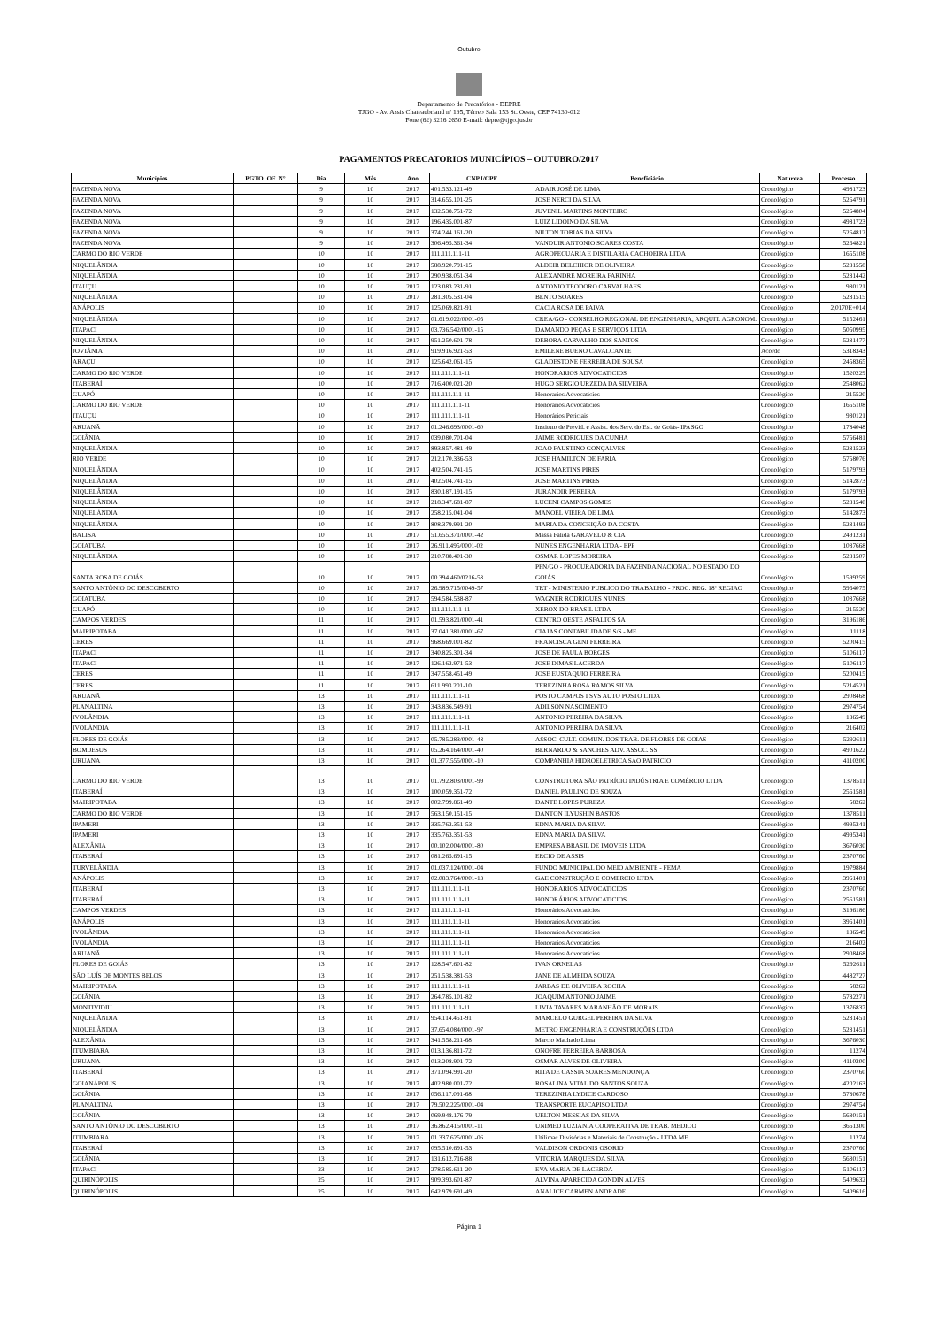Outubro
Departamento de Precatórios - DEPRE
TJGO - Av. Assis Chateaubriand nº 195, Térreo Sala 153 St. Oeste, CEP 74130-012
Fone (62) 3216 2650 E-mail: depre@tjgo.jus.br
PAGAMENTOS PRECATORIOS MUNICÍPIOS – OUTUBRO/2017
| Municípios | PGTO. OF. N° | Dia | Mês | Ano | CNPJ/CPF | Beneficiário | Natureza | Processo |
| --- | --- | --- | --- | --- | --- | --- | --- | --- |
| FAZENDA NOVA | | 9 | 10 | 2017 | 401.533.121-49 | ADAIR JOSÉ DE LIMA | Cronológico | 4981723 |
| FAZENDA NOVA | | 9 | 10 | 2017 | 314.655.101-25 | JOSE NERCI DA SILVA | Cronológico | 5264791 |
| FAZENDA NOVA | | 9 | 10 | 2017 | 132.538.751-72 | JUVENIL MARTINS MONTEIRO | Cronológico | 5264804 |
| FAZENDA NOVA | | 9 | 10 | 2017 | 196.435.001-87 | LUIZ LIDOINO DA SILVA | Cronológico | 4981723 |
| FAZENDA NOVA | | 9 | 10 | 2017 | 374.244.161-20 | NILTON TOBIAS DA SILVA | Cronológico | 5264812 |
| FAZENDA NOVA | | 9 | 10 | 2017 | 306.495.361-34 | VANDUIR ANTONIO SOARES COSTA | Cronológico | 5264821 |
| CARMO DO RIO VERDE | | 10 | 10 | 2017 | 111.111.111-11 | AGROPECUARIA E DISTILARIA CACHOEIRA LTDA | Cronológico | 1655108 |
| NIQUELÂNDIA | | 10 | 10 | 2017 | 588.920.791-15 | ALDEIR BELCHIOR DE OLIVEIRA | Cronológico | 5231558 |
| NIQUELÂNDIA | | 10 | 10 | 2017 | 290.938.051-34 | ALEXANDRE MOREIRA FARINHA | Cronológico | 5231442 |
| ITAUÇU | | 10 | 10 | 2017 | 123.083.231-91 | ANTONIO TEODORO CARVALHAES | Cronológico | 930121 |
| NIQUELÂNDIA | | 10 | 10 | 2017 | 281.305.531-04 | BENTO SOARES | Cronológico | 5231515 |
| ANÁPOLIS | | 10 | 10 | 2017 | 125.069.821-91 | CÁCIA ROSA DE PAIVA | Cronológico | 2,0170E+014 |
| NIQUELÂNDIA | | 10 | 10 | 2017 | 01.619.022/0001-05 | CREA/GO - CONSELHO REGIONAL DE ENGENHARIA, ARQUIT. AGRONOM. | Cronológico | 5152461 |
| ITAPACI | | 10 | 10 | 2017 | 03.736.542/0001-15 | DAMANDO PEÇAS E SERVIÇOS LTDA | Cronológico | 5050995 |
| NIQUELÂNDIA | | 10 | 10 | 2017 | 951.250.601-78 | DEBORA CARVALHO DOS SANTOS | Cronológico | 5231477 |
| JOVIÂNIA | | 10 | 10 | 2017 | 919.916.921-53 | EMILENE BUENO CAVALCANTE | Acordo | 5318343 |
| ARAÇU | | 10 | 10 | 2017 | 125.642.061-15 | GLADESTONE FERREIRA DE SOUSA | Cronológico | 2458365 |
| CARMO DO RIO VERDE | | 10 | 10 | 2017 | 111.111.111-11 | HONORARIOS ADVOCATICIOS | Cronológico | 1520229 |
| ITABERAÍ | | 10 | 10 | 2017 | 716.400.021-20 | HUGO SERGIO URZEDA DA SILVEIRA | Cronológico | 2548062 |
| GUAPÓ | | 10 | 10 | 2017 | 111.111.111-11 | Honorarios Advocaticios | Cronológico | 215520 |
| CARMO DO RIO VERDE | | 10 | 10 | 2017 | 111.111.111-11 | Honorários Advocaticios | Cronológico | 1655108 |
| ITAUÇU | | 10 | 10 | 2017 | 111.111.111-11 | Honorários Periciais | Cronológico | 930121 |
| ARUANÃ | | 10 | 10 | 2017 | 01.246.693/0001-60 | Instituto de Previd. e Assist. dos Serv. do Est. de Goiás- IPASGO | Cronológico | 1784048 |
| GOIÂNIA | | 10 | 10 | 2017 | 039.080.701-04 | JAIME RODRIGUES DA CUNHA | Cronológico | 5756481 |
| NIQUELÂNDIA | | 10 | 10 | 2017 | 893.857.481-49 | JOAO FAUSTINO GONÇALVES | Cronológico | 5231523 |
| RIO VERDE | | 10 | 10 | 2017 | 212.170.336-53 | JOSE HAMILTON DE FARIA | Cronológico | 5758076 |
| NIQUELÂNDIA | | 10 | 10 | 2017 | 402.504.741-15 | JOSE MARTINS PIRES | Cronológico | 5179793 |
| NIQUELÂNDIA | | 10 | 10 | 2017 | 402.504.741-15 | JOSE MARTINS PIRES | Cronológico | 5142873 |
| NIQUELÂNDIA | | 10 | 10 | 2017 | 830.187.191-15 | JURANDIR PEREIRA | Cronológico | 5179793 |
| NIQUELÂNDIA | | 10 | 10 | 2017 | 218.347.681-87 | LUCENI CAMPOS GOMES | Cronológico | 5231540 |
| NIQUELÂNDIA | | 10 | 10 | 2017 | 258.215.041-04 | MANOEL VIEIRA DE LIMA | Cronológico | 5142873 |
| NIQUELÂNDIA | | 10 | 10 | 2017 | 808.379.991-20 | MARIA DA CONCEIÇÃO DA COSTA | Cronológico | 5231493 |
| BALISA | | 10 | 10 | 2017 | 51.655.371/0001-42 | Massa Falida GARAVELO & CIA | Cronológico | 2491231 |
| GOIATUBA | | 10 | 10 | 2017 | 26.911.495/0001-02 | NUNES ENGENHARIA LTDA - EPP | Cronológico | 1037668 |
| NIQUELÂNDIA | | 10 | 10 | 2017 | 210.788.401-30 | OSMAR LOPES MOREIRA | Cronológico | 5231507 |
| SANTA ROSA DE GOIÁS | | 10 | 10 | 2017 | 00.394.460/0216-53 | PFN/GO - PROCURADORIA DA FAZENDA NACIONAL NO ESTADO DO GOIÁS | Cronológico | 1599259 |
| SANTO ANTÔNIO DO DESCOBERTO | | 10 | 10 | 2017 | 26.989.715/0049-57 | TRT - MINISTERIO PUBLICO DO TRABALHO - PROC. REG. 18ª REGIAO | Cronológico | 5964075 |
| GOIATUBA | | 10 | 10 | 2017 | 594.584.538-87 | WAGNER RODRIGUES NUNES | Cronológico | 1037668 |
| GUAPÓ | | 10 | 10 | 2017 | 111.111.111-11 | XEROX DO BRASIL LTDA | Cronológico | 215520 |
| CAMPOS VERDES | | 11 | 10 | 2017 | 01.593.821/0001-41 | CENTRO OESTE ASFALTOS SA | Cronológico | 3196186 |
| MAIRIPOTABA | | 11 | 10 | 2017 | 37.041.381/0001-67 | CIAJAS CONTABILIDADE S/S - ME | Cronológico | 11118 |
| CERES | | 11 | 10 | 2017 | 968.669.001-82 | FRANCISCA GENI FERREIRA | Cronológico | 5200415 |
| ITAPACI | | 11 | 10 | 2017 | 340.825.301-34 | JOSE DE PAULA BORGES | Cronológico | 5106117 |
| ITAPACI | | 11 | 10 | 2017 | 126.163.971-53 | JOSE DIMAS LACERDA | Cronológico | 5106117 |
| CERES | | 11 | 10 | 2017 | 347.558.451-49 | JOSE EUSTAQUIO FERREIRA | Cronológico | 5200415 |
| CERES | | 11 | 10 | 2017 | 611.993.201-10 | TEREZINHA ROSA RAMOS SILVA | Cronológico | 5214521 |
| ARUANÃ | | 13 | 10 | 2017 | 111.111.111-11 | POSTO CAMPOS I SVS AUTO POSTO LTDA | Cronológico | 2908468 |
| PLANALTINA | | 13 | 10 | 2017 | 343.836.549-91 | ADILSON NASCIMENTO | Cronológico | 2974754 |
| IVOLÂNDIA | | 13 | 10 | 2017 | 111.111.111-11 | ANTONIO PEREIRA DA SILVA | Cronológico | 136549 |
| IVOLÂNDIA | | 13 | 10 | 2017 | 111.111.111-11 | ANTONIO PEREIRA DA SILVA | Cronológico | 216402 |
| FLORES DE GOIÁS | | 13 | 10 | 2017 | 05.785.283/0001-48 | ASSOC. CULT. COMUN. DOS TRAB. DE FLORES DE GOIAS | Cronológico | 5292611 |
| BOM JESUS | | 13 | 10 | 2017 | 05.264.164/0001-40 | BERNARDO & SANCHES ADV. ASSOC. SS | Cronológico | 4901622 |
| URUANA | | 13 | 10 | 2017 | 01.377.555/0001-10 | COMPANHIA HIDROELETRICA SAO PATRICIO | Cronológico | 4110200 |
| CARMO DO RIO VERDE | | 13 | 10 | 2017 | 01.792.803/0001-99 | CONSTRUTORA SÃO PATRÍCIO INDÚSTRIA E COMÉRCIO LTDA | Cronológico | 1378511 |
| ITABERAÍ | | 13 | 10 | 2017 | 100.059.351-72 | DANIEL PAULINO DE SOUZA | Cronológico | 2561581 |
| MAIRIPOTABA | | 13 | 10 | 2017 | 002.799.861-49 | DANTE LOPES PUREZA | Cronológico | 58262 |
| CARMO DO RIO VERDE | | 13 | 10 | 2017 | 563.150.151-15 | DANTON ILYUSHIN BASTOS | Cronológico | 1378511 |
| IPAMERI | | 13 | 10 | 2017 | 335.763.351-53 | EDNA MARIA DA SILVA | Cronológico | 4995341 |
| IPAMERI | | 13 | 10 | 2017 | 335.763.351-53 | EDNA MARIA DA SILVA | Cronológico | 4995341 |
| ALEXÂNIA | | 13 | 10 | 2017 | 00.102.004/0001-80 | EMPRESA BRASIL DE IMOVEIS LTDA | Cronológico | 3676030 |
| ITABERAÍ | | 13 | 10 | 2017 | 081.265.691-15 | ERCIO DE ASSIS | Cronológico | 2370760 |
| TURVELÂNDIA | | 13 | 10 | 2017 | 01.037.124/0001-04 | FUNDO MUNICIPAL DO MEIO AMBIENTE - FEMA | Cronológico | 1979884 |
| ANÁPOLIS | | 13 | 10 | 2017 | 02.083.764/0001-13 | GAE CONSTRUÇÃO E COMERCIO LTDA | Cronológico | 3961401 |
| ITABERAÍ | | 13 | 10 | 2017 | 111.111.111-11 | HONORARIOS ADVOCATICIOS | Cronológico | 2370760 |
| ITABERAÍ | | 13 | 10 | 2017 | 111.111.111-11 | HONORÁRIOS ADVOCATICIOS | Cronológico | 2561581 |
| CAMPOS VERDES | | 13 | 10 | 2017 | 111.111.111-11 | Honorários Advocaticios | Cronológico | 3196186 |
| ANÁPOLIS | | 13 | 10 | 2017 | 111.111.111-11 | Honorarios Advocaticios | Cronológico | 3961401 |
| IVOLÂNDIA | | 13 | 10 | 2017 | 111.111.111-11 | Honorarios Advocaticios | Cronológico | 136549 |
| IVOLÂNDIA | | 13 | 10 | 2017 | 111.111.111-11 | Honorarios Advocaticios | Cronológico | 216402 |
| ARUANÃ | | 13 | 10 | 2017 | 111.111.111-11 | Honorarios Advocaticios | Cronológico | 2908468 |
| FLORES DE GOIÁS | | 13 | 10 | 2017 | 128.547.601-82 | IVAN ORNELAS | Cronológico | 5292611 |
| SÃO LUÍS DE MONTES BELOS | | 13 | 10 | 2017 | 251.538.381-53 | JANE DE ALMEIDA SOUZA | Cronológico | 4482727 |
| MAIRIPOTABA | | 13 | 10 | 2017 | 111.111.111-11 | JARBAS DE OLIVEIRA ROCHA | Cronológico | 58262 |
| GOIÂNIA | | 13 | 10 | 2017 | 264.785.101-82 | JOAQUIM ANTONIO JAIME | Cronológico | 5732271 |
| MONTIVIDIU | | 13 | 10 | 2017 | 111.111.111-11 | LIVIA TAVARES MARANHÃO DE MORAIS | Cronológico | 1376837 |
| NIQUELÂNDIA | | 13 | 10 | 2017 | 954.114.451-91 | MARCELO GURGEL PEREIRA DA SILVA | Cronológico | 5231451 |
| NIQUELÂNDIA | | 13 | 10 | 2017 | 37.654.084/0001-97 | METRO ENGENHARIA E CONSTRUÇÕES LTDA | Cronológico | 5231451 |
| ALEXÂNIA | | 13 | 10 | 2017 | 341.558.211-68 | Marcio Machado Lima | Cronológico | 3676030 |
| ITUMBIARA | | 13 | 10 | 2017 | 013.136.811-72 | ONOFRE FERREIRA BARBOSA | Cronológico | 11274 |
| URUANA | | 13 | 10 | 2017 | 013.208.901-72 | OSMAR ALVES DE OLIVEIRA | Cronológico | 4110200 |
| ITABERAÍ | | 13 | 10 | 2017 | 371.094.991-20 | RITA DE CASSIA SOARES MENDONÇA | Cronológico | 2370760 |
| GOIANÁPOLIS | | 13 | 10 | 2017 | 402.980.001-72 | ROSALINA VITAL DO SANTOS SOUZA | Cronológico | 4202163 |
| GOIÂNIA | | 13 | 10 | 2017 | 056.117.091-68 | TEREZINHA LYDICE CARDOSO | Cronológico | 5730678 |
| PLANALTINA | | 13 | 10 | 2017 | 79.502.225/0001-04 | TRANSPORTE EUCAPISO LTDA | Cronológico | 2974754 |
| GOIÂNIA | | 13 | 10 | 2017 | 069.948.176-79 | UELTON MESSIAS DA SILVA | Cronológico | 5630151 |
| SANTO ANTÔNIO DO DESCOBERTO | | 13 | 10 | 2017 | 36.862.415/0001-11 | UNIMED LUZIANIA COOPERATIVA DE TRAB. MEDICO | Cronológico | 3661300 |
| ITUMBIARA | | 13 | 10 | 2017 | 01.337.625/0001-06 | Utilimac Divisórias e Materiais de Construção - LTDA ME | Cronológico | 11274 |
| ITABERAÍ | | 13 | 10 | 2017 | 095.510.691-53 | VALDISON ORDONIS OSORIO | Cronológico | 2370760 |
| GOIÂNIA | | 13 | 10 | 2017 | 131.612.716-88 | VITORIA MARQUES DA SILVA | Cronológico | 5630151 |
| ITAPACI | | 23 | 10 | 2017 | 278.585.611-20 | EVA MARIA DE LACERDA | Cronológico | 5106117 |
| QUIRINÓPOLIS | | 25 | 10 | 2017 | 909.393.601-87 | ALVINA APARECIDA GONDIN ALVES | Cronológico | 5409632 |
| QUIRINÓPOLIS | | 25 | 10 | 2017 | 642.979.691-49 | ANALICE CARMEN ANDRADE | Cronológico | 5409616 |
Página 1